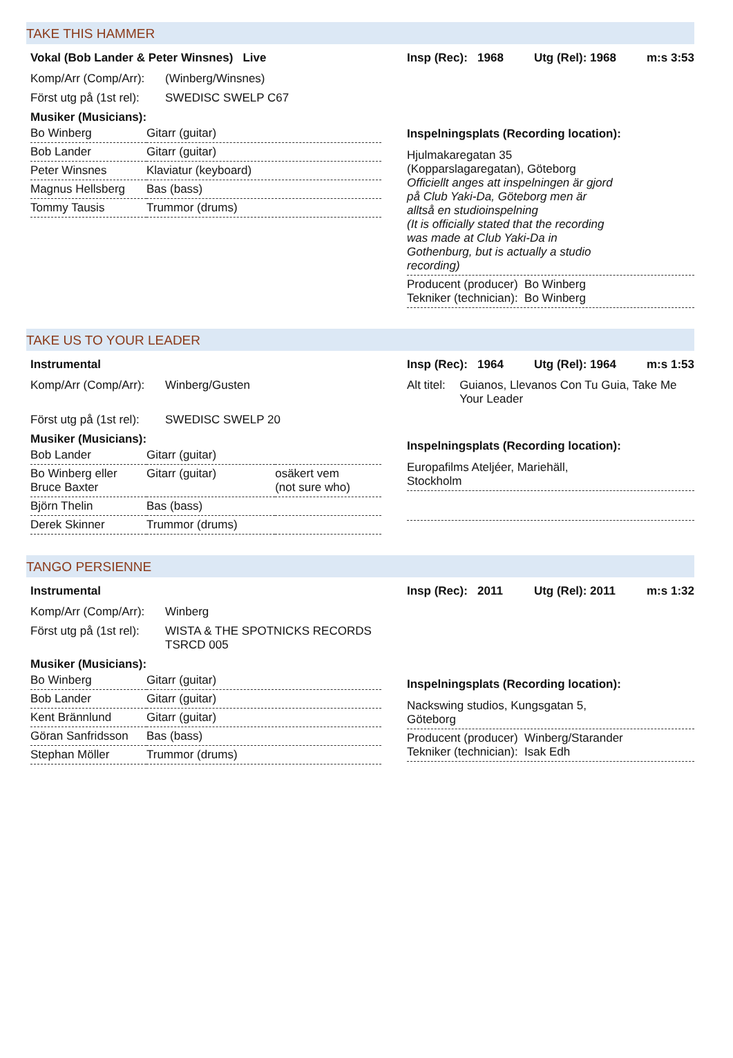TAKE THIS HAMMER
Vokal (Bob Lander & Peter Winsnes) Live
Komp/Arr (Comp/Arr): (Winberg/Winsnes)
Först utg på (1st rel): SWEDISC SWELP C67
Musiker (Musicians):
| Bo Winberg | Gitarr (guitar) |
| Bob Lander | Gitarr (guitar) |
| Peter Winsnes | Klaviatur (keyboard) |
| Magnus Hellsberg | Bas (bass) |
| Tommy Tausis | Trummor (drums) |
Insp (Rec): 1968 Utg (Rel): 1968 m:s 3:53
Inspelningsplats (Recording location):
Hjulmakaregatan 35
(Kopparslagaregatan), Göteborg
Officiellt anges att inspelningen är gjord
på Club Yaki-Da, Göteborg men är
alltså en studioinspelning
(It is officially stated that the recording
was made at Club Yaki-Da in
Gothenburg, but is actually a studio
recording)
Producent (producer) Bo Winberg
Tekniker (technician): Bo Winberg
TAKE US TO YOUR LEADER
Instrumental
Komp/Arr (Comp/Arr): Winberg/Gusten
Först utg på (1st rel): SWEDISC SWELP 20
Musiker (Musicians):
| Bob Lander | Gitarr (guitar) | |
| Bo Winberg eller Bruce Baxter | Gitarr (guitar) | osäkert vem (not sure who) |
| Björn Thelin | Bas (bass) | |
| Derek Skinner | Trummor (drums) | |
Insp (Rec): 1964 Utg (Rel): 1964 m:s 1:53
Alt titel: Guianos, Llevanos Con Tu Guia, Take Me Your Leader
Inspelningsplats (Recording location):
Europafilms Ateljéer, Mariehäll,
Stockholm
TANGO PERSIENNE
Instrumental
Komp/Arr (Comp/Arr): Winberg
Först utg på (1st rel): WISTA & THE SPOTNICKS RECORDS
TSRCD 005
Musiker (Musicians):
| Bo Winberg | Gitarr (guitar) |
| Bob Lander | Gitarr (guitar) |
| Kent Brännlund | Gitarr (guitar) |
| Göran Sanfridsson | Bas (bass) |
| Stephan Möller | Trummor (drums) |
Insp (Rec): 2011 Utg (Rel): 2011 m:s 1:32
Inspelningsplats (Recording location):
Nackswing studios, Kungsgatan 5,
Göteborg
Producent (producer) Winberg/Starander
Tekniker (technician): Isak Edh